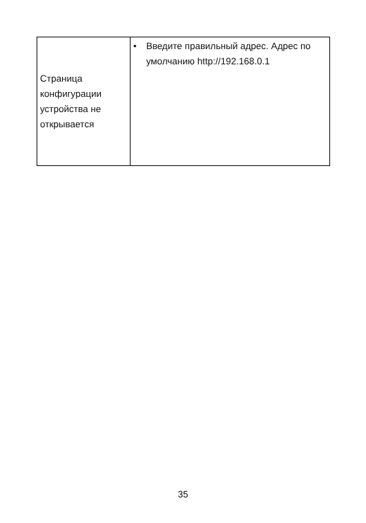| Страница конфигурации устройства не открывается | • Введите правильный адрес. Адрес по умолчанию http://192.168.0.1 |
35